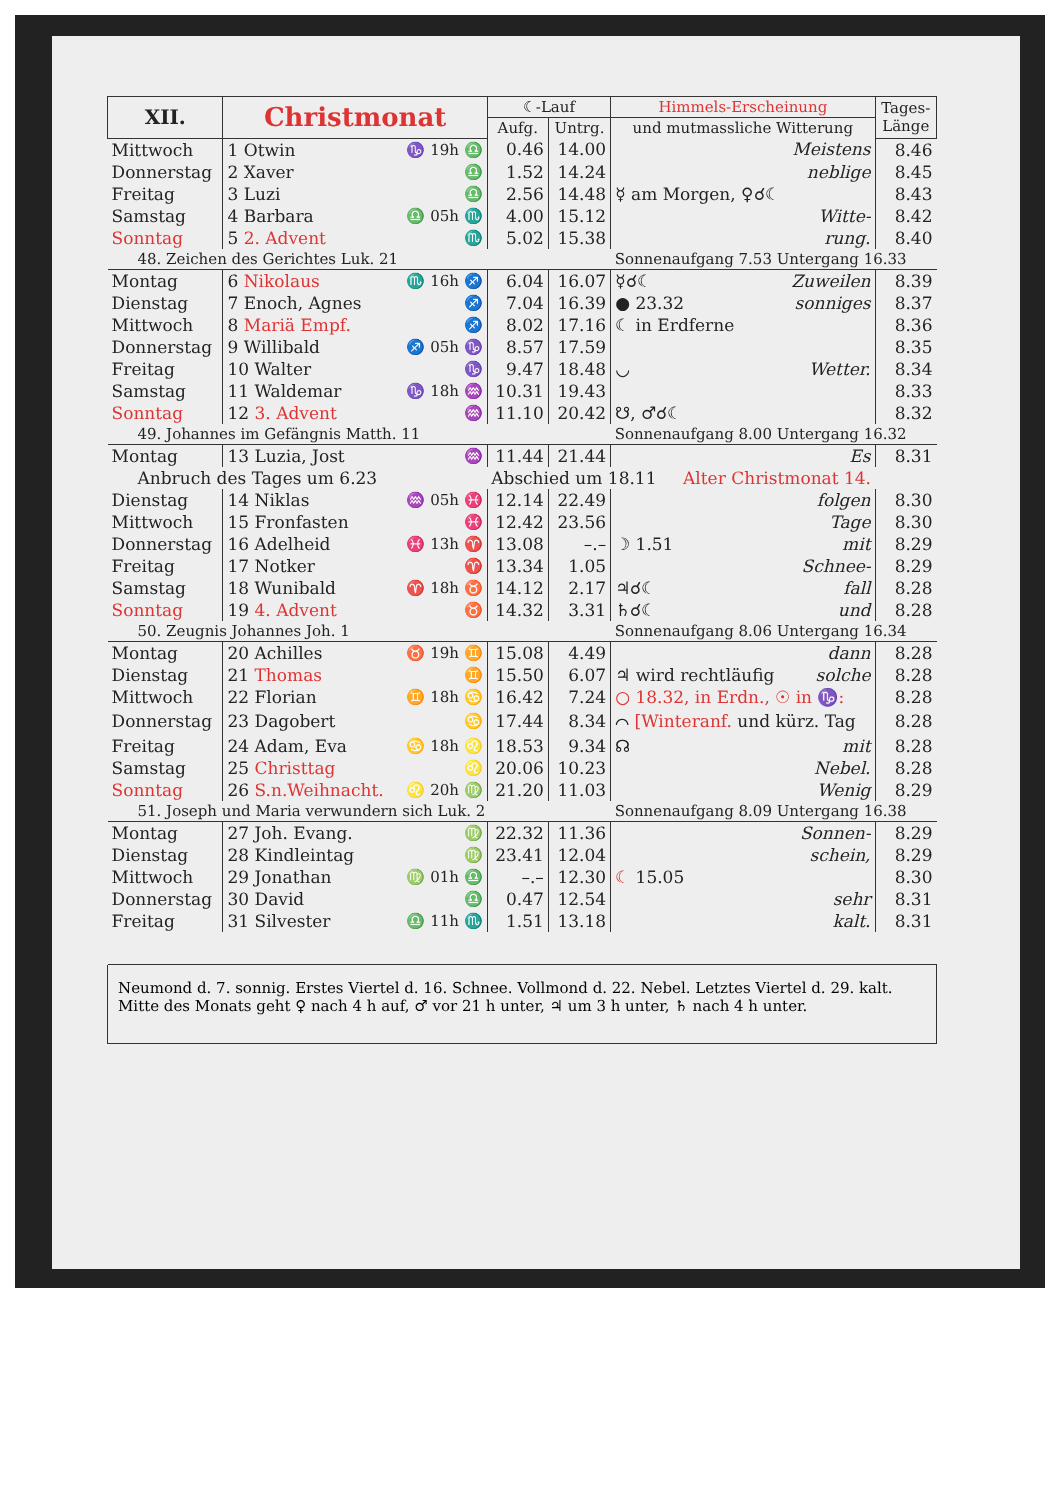| XII. | Christmonat | | ☾-Lauf | | Himmels-Erscheinung | Tages- Länge |
| --- | --- | --- | --- | --- | --- | --- |
| | | | Aufg. | Untrg. | und mutmassliche Witterung | |
| Mittwoch | 1 Otwin | ♑ 19h ♎ | 0.46 | 14.00 | Meistens | 8.46 |
| Donnerstag | 2 Xaver | ♎ | 1.52 | 14.24 | neblige | 8.45 |
| Freitag | 3 Luzi | ♎ | 2.56 | 14.48 | ☿ am Morgen, ♀☌☾ | 8.43 |
| Samstag | 4 Barbara | ♎ 05h ♏ | 4.00 | 15.12 | Witte- | 8.42 |
| Sonntag | 5 2. Advent | ♏ | 5.02 | 15.38 | rung. | 8.40 |
| 48. Zeichen des Gerichtes Luk. 21 | | | | | Sonnenaufgang 7.53 Untergang 16.33 | |
| Montag | 6 Nikolaus | ♏ 16h ♐ | 6.04 | 16.07 | ☿☌☾ Zuweilen | 8.39 |
| Dienstag | 7 Enoch, Agnes | ♐ | 7.04 | 16.39 | ● 23.32 sonniges | 8.37 |
| Mittwoch | 8 Mariä Empf. | ♐ | 8.02 | 17.16 | ☾ in Erdferne | 8.36 |
| Donnerstag | 9 Willibald | ♐ 05h ♑ | 8.57 | 17.59 | | 8.35 |
| Freitag | 10 Walter | ♑ | 9.47 | 18.48 | ◡ Wetter. | 8.34 |
| Samstag | 11 Waldemar | ♑ 18h ♒ | 10.31 | 19.43 | | 8.33 |
| Sonntag | 12 3. Advent | ♒ | 11.10 | 20.42 | ☋, ♂☌☾ | 8.32 |
| 49. Johannes im Gefängnis Matth. 11 | | | | | Sonnenaufgang 8.00 Untergang 16.32 | |
| Montag | 13 Luzia, Jost | ♒ | 11.44 | 21.44 | Es | 8.31 |
| Anbruch des Tages um 6.23 | | | Abschied um 18.11 Alter Christmonat 14. | | | |
| Dienstag | 14 Niklas | ♒ 05h ♓ | 12.14 | 22.49 | folgen | 8.30 |
| Mittwoch | 15 Fronfasten | ♓ | 12.42 | 23.56 | Tage | 8.30 |
| Donnerstag | 16 Adelheid | ♓ 13h ♈ | 13.08 | –.– | ☽ 1.51 mit | 8.29 |
| Freitag | 17 Notker | ♈ | 13.34 | 1.05 | Schnee- | 8.29 |
| Samstag | 18 Wunibald | ♈ 18h ♉ | 14.12 | 2.17 | ♃☌☾ fall | 8.28 |
| Sonntag | 19 4. Advent | ♉ | 14.32 | 3.31 | ♄☌☾ und | 8.28 |
| 50. Zeugnis Johannes Joh. 1 | | | | | Sonnenaufgang 8.06 Untergang 16.34 | |
| Montag | 20 Achilles | ♉ 19h ♊ | 15.08 | 4.49 | dann | 8.28 |
| Dienstag | 21 Thomas | ♊ | 15.50 | 6.07 | ♃ wird rechtläufig solche | 8.28 |
| Mittwoch | 22 Florian | ♊ 18h ♋ | 16.42 | 7.24 | ○ 18.32, in Erdn., ☉ in ♑: | 8.28 |
| Donnerstag | 23 Dagobert | ♋ | 17.44 | 8.34 | ⌒ [Winteranf. und kürz. Tag | 8.28 |
| Freitag | 24 Adam, Eva | ♋ 18h ♌ | 18.53 | 9.34 | ☊ mit | 8.28 |
| Samstag | 25 Christtag | ♌ | 20.06 | 10.23 | Nebel. | 8.28 |
| Sonntag | 26 S.n.Weihnacht. | ♌ 20h ♍ | 21.20 | 11.03 | Wenig | 8.29 |
| 51. Joseph und Maria verwundern sich Luk. 2 | | | | | Sonnenaufgang 8.09 Untergang 16.38 | |
| Montag | 27 Joh. Evang. | ♍ | 22.32 | 11.36 | Sonnen- | 8.29 |
| Dienstag | 28 Kindleintag | ♍ | 23.41 | 12.04 | schein, | 8.29 |
| Mittwoch | 29 Jonathan | ♍ 01h ♎ | –.– | 12.30 | ☾ 15.05 | 8.30 |
| Donnerstag | 30 David | ♎ | 0.47 | 12.54 | sehr | 8.31 |
| Freitag | 31 Silvester | ♎ 11h ♏ | 1.51 | 13.18 | kalt. | 8.31 |
Neumond d. 7. sonnig. Erstes Viertel d. 16. Schnee. Vollmond d. 22. Nebel. Letztes Viertel d. 29. kalt.
Mitte des Monats geht ♀ nach 4 h auf, ♂ vor 21 h unter, ♃ um 3 h unter, ♄ nach 4 h unter.